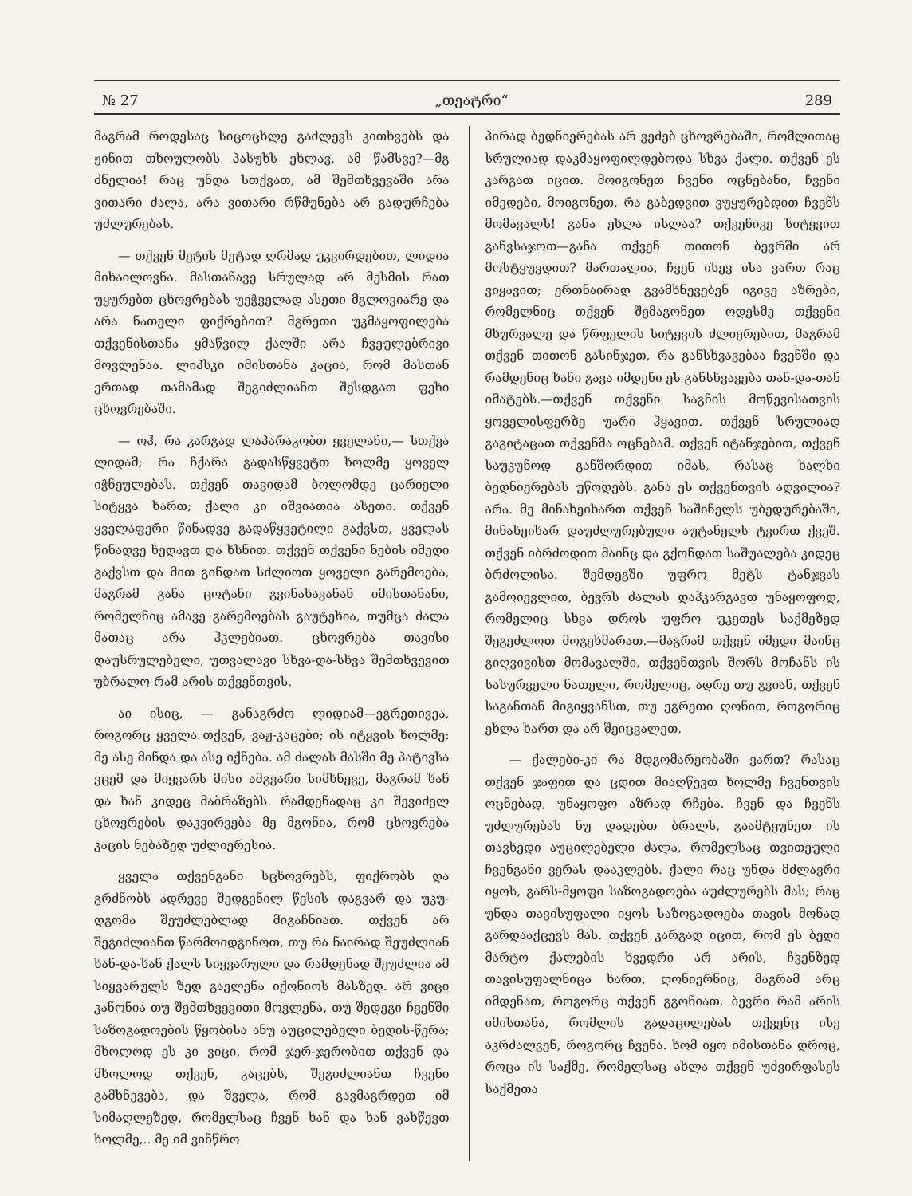№ 27 „თეატრი“289
მაგრამ როდესაც სიცოცხლე გაძლევს კითხვებს და ჟინით თხოულობს პასუხს ეხლავ, ამ წამსვე?—მგ ძნელია! რაც უნდა სთქვათ, ამ შემთხვევაში არა ვითარი ძალა, არა ვითარი რწმუნება არ გადურჩება უძლურებას.
— თქვენ მეტის მეტად ღრმად უკვირდებით, ლიდია მიხაილოვნა. მასთანავე სრულად არ მესმის რათ უყურებთ ცხოვრებას უეჭველად ასეთი მგლოვიარე და არა ნათელი ფიქრებით? მგრეთი უკმაყოფილება თქვენისთანა ყმაწვილ ქალში არა ჩვეულებრივი მოვლენაა. ლიპსკი იმისთანა კაცია, რომ მასთან ერთად თამამად შეგიძლიანთ შესდგათ ფეხი ცხოვრებაში.
— ოჰ, რა კარგად ლაპარაკობთ ყველანი,— სთქვა ლიდამ; რა ჩქარა გადასწყვეტთ ხოლმე ყოველ იჭნეულებას. თქვენ თავიდამ ბოლომდე ცარიელი სიტყვა ხართ; ქალი კი იშვიათია ასეთი. თქვენ ყველაფერი წინადვე გადაწყვეტილი გაქვსთ, ყველას წინადვე ხედავთ და ხსნით. თქვენ თქვენი ნების იმედი გაქვსთ და მით გინდათ სძლიოთ ყოველი გარემოება, მაგრამ განა ცოტანი გვინახავანან იმისთანანი, რომელნიც ამავე გარემოებას გაუტეხია, თუმცა ძალა მათაც არა ჰკლებიათ. ცხოვრება თავისი დაუსრულებელი, უთვალავი სხვა-და-სხვა შემთხვევით უბრალო რამ არის თქვენთვის.
აი ისიც, — განაგრძო ლიდიამ—ეგრეთივეა, როგორც ყველა თქვენ, ვაჟ-კაცები; ის იტყვის ხოლმე: მე ასე მინდა და ასე იქნება. ამ ძალას მასში მე პატივსა ვცემ და მიყვარს მისი ამგვარი სიმხნევე, მაგრამ ხან და ხან კიდეც მაბრაზებს. რამდენადაც კი შევიძელ ცხოვრების დაკვირვება მე მგონია, რომ ცხოვრება კაცის ნებაზედ უძლიერესია.
ყველა თქვენგანი სცხოვრებს, ფიქრობს და გრძნობს ადრევე შედგენილ წესის დაგვარ და უკუ-დგომა შეუძლებლად მიგაჩნიათ. თქვენ არ შეგიძლიანთ წარმოიდგინოთ, თუ რა ნაირად შეუძლიან ხან-და-ხან ქალს სიყვარული და რამდენად შეუძლია ამ სიყვარულს ზედ გაელენა იქონიოს მასზედ. არ ვიცი კანონია თუ შემთხვევითი მოვლენა, თუ შედეგი ჩვენში საზოგადოების წყობისა ანუ აუცილებელი ბედის-წერა; მხოლოდ ეს კი ვიცი, რომ ჯერ-ჯერობით თქვენ და მხოლოდ თქვენ, კაცებს, შეგიძლიანთ ჩვენი გამხნევება, და შველა, რომ გავმაგრდეთ იმ სიმაღლეზედ, რომელსაც ჩვენ ხან და ხან ვახწევთ ხოლმე,.. მე იმ ვინწრო
პირად ბედნიერებას არ ვეძებ ცხოვრებაში, რომლითაც სრულიად დაკმაყოფილდებოდა სხვა ქალი. თქვენ ეს კარგათ იცით. მოიგონეთ ჩვენი ოცნებანი, ჩვენი იმედები, მოიგონეთ, რა გაბედვით ვუყურებდით ჩვენს მომავალს! განა ეხლა ისლაა? თქვენივე სიტყვით განვსაჯოთ—განა თქვენ თითონ ბევრში არ მოსტყუვდით? მართალია, ჩვენ ისევ ისა ვართ რაც ვიყავით; ერთნაირად გვამხნევებენ იგივე აზრები, რომელნიც თქვენ შემაგონეთ ოდესმე თქვენი მხურვალე და წრფელის სიტყვის ძლიერებით, მაგრამ თქვენ თითონ გასინჯეთ, რა განსხვავებაა ჩვენში და რამდენიც ხანი გავა იმდენი ეს განსხვავება თან-და-თან იმატებს.—თქვენ თქვენი საგნის მოწევისათვის ყოველისფერზე უარი ჰყავით. თქვენ სრულიად გაგიტაცათ თქვენმა ოცნებამ. თქვენ იტანჯებით, თქვენ საუკუნოდ განშორდით იმას, რასაც ხალხი ბედნიერებას უწოდებს. განა ეს თქვენთვის ადვილია? არა. მე მინახეიხართ თქვენ საშინელს უბედურებაში, მინახეიხარ დაუძლურებული აუტანელს ტვირთ ქვეშ. თქვენ იბრძოდით მაინც და გქონდათ საშუალება კიდეც ბრძოლისა. შემდეგში უფრო მეტს ტანჯვას გამოიევლით, ბევრს ძალას დაჰკარგავთ უნაყოფოდ, რომელიც სხვა დროს უფრო უკეთეს საქმეზედ შეგეძლოთ მოგეხმარათ.—მაგრამ თქვენ იმედი მაინც გიღვივისთ მომავალში, თქვენთვის შორს მოჩანს ის სასურველი ნათელი, რომელიც, ადრე თუ გვიან, თქვენ საგანთან მიგიყვანსთ, თუ ეგრეთი ღონით, როგორიც ეხლა ხართ და არ შეიცვალეთ.
— ქალები-კი რა მდგომარეობაში ვართ? რასაც თქვენ ჯაფით და ცდით მიაღწევთ ხოლმე ჩვენთვის ოცნებად, უნაყოფო აზრად რჩება. ჩვენ და ჩვენს უძლურებას ნუ დადებთ ბრალს, გაამტყუნეთ ის თავხედი აუცილებელი ძალა, რომელსაც თვითეული ჩვენგანი ვერას დააკლებს. ქალი რაც უნდა მძლავრი იყოს, გარს-მყოფი საზოგადოება აუძლურებს მას; რაც უნდა თავისუფალი იყოს საზოგადოება თავის მონად გარდააქცევს მას. თქვენ კარგად იცით, რომ ეს ბედი მარტო ქალების ხვედრი არ არის, ჩვენზედ თავისუფალნიცა ხართ, ღონიერნიც, მაგრამ არც იმდენათ, როგორც თქვენ გგონიათ. ბევრი რამ არის იმისთანა, რომლის გადაცილებას თქვენც ისე აკრძალვენ, როგორც ჩვენა. ხომ იყო იმისთანა დროც, როცა ის საქმე, რომელსაც ახლა თქვენ უძვირფასეს საქმეთა